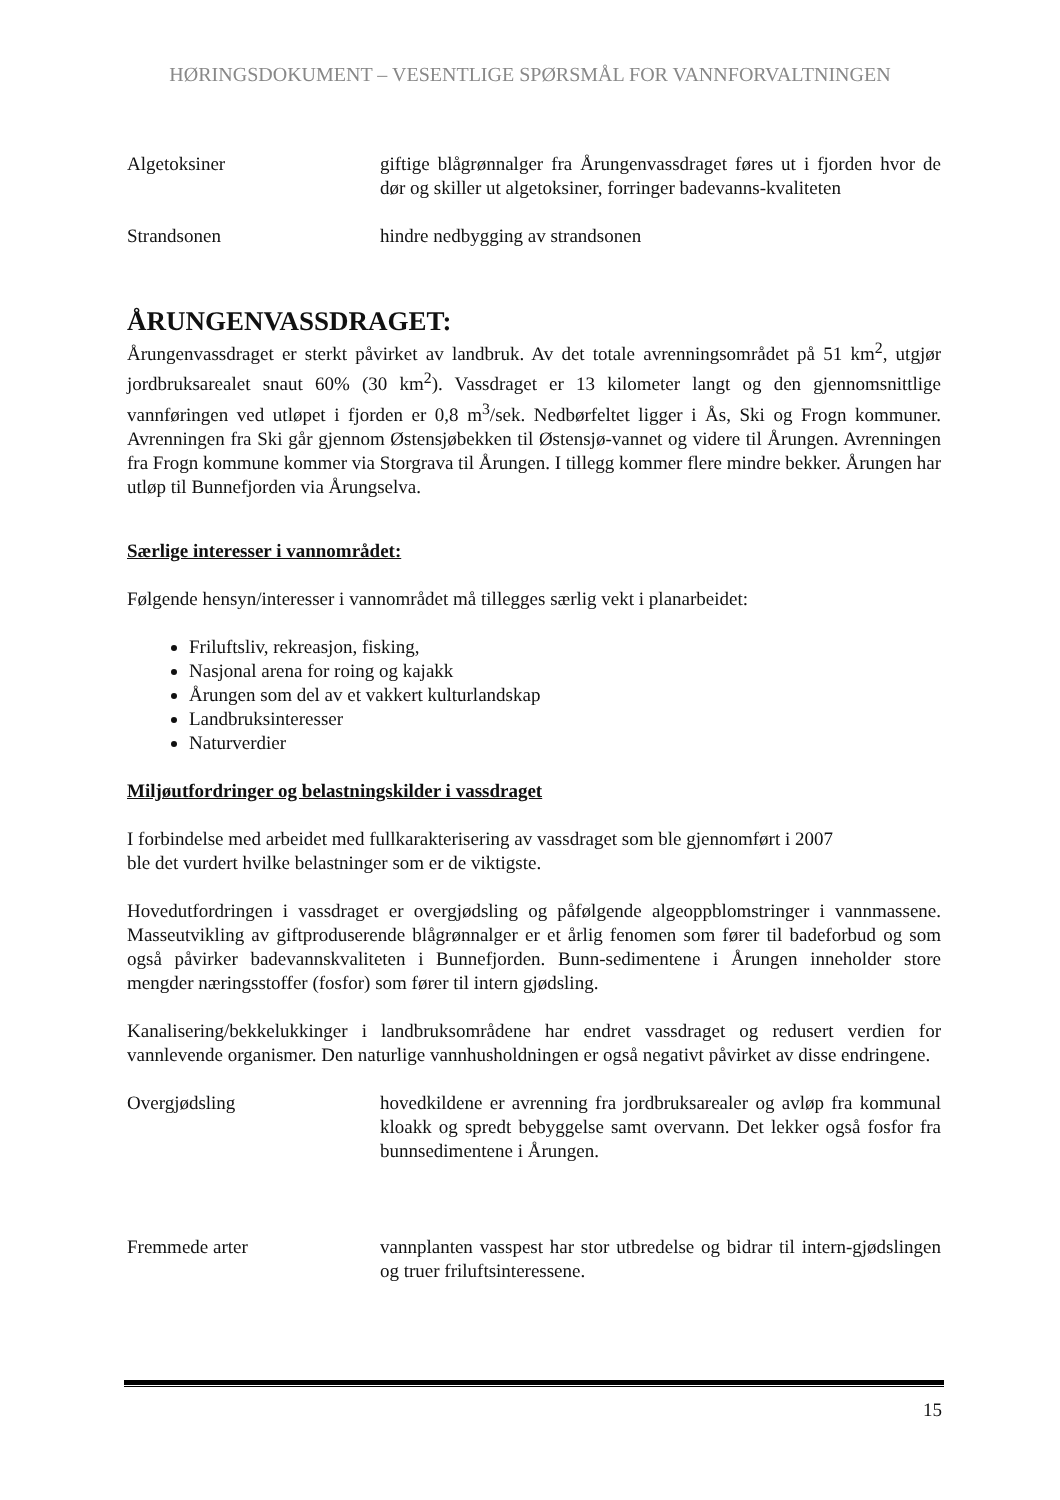HØRINGSDOKUMENT – VESENTLIGE SPØRSMÅL FOR VANNFORVALTNINGEN
Algetoksiner giftige blågrønnalger fra Årungenvassdraget føres ut i fjorden hvor de dør og skiller ut algetoksiner, forringer badevanns-kvaliteten
Strandsonen hindre nedbygging av strandsonen
ÅRUNGENVASSDRAGET:
Årungenvassdraget er sterkt påvirket av landbruk. Av det totale avrenningsområdet på 51 km<sup>2</sup>, utgjør jordbruksarealet snaut 60% (30 km<sup>2</sup>). Vassdraget er 13 kilometer langt og den gjennomsnittlige vannføringen ved utløpet i fjorden er 0,8 m<sup>3</sup>/sek. Nedbørfeltet ligger i Ås, Ski og Frogn kommuner. Avrenningen fra Ski går gjennom Østensjøbekken til Østensjø-vannet og videre til Årungen. Avrenningen fra Frogn kommune kommer via Storgrava til Årungen. I tillegg kommer flere mindre bekker. Årungen har utløp til Bunnefjorden via Årungselva.
Særlige interesser i vannområdet:
Følgende hensyn/interesser i vannområdet må tillegges særlig vekt i planarbeidet:
Friluftsliv, rekreasjon, fisking,
Nasjonal arena for roing og kajakk
Årungen som del av et vakkert kulturlandskap
Landbruksinteresser
Naturverdier
Miljøutfordringer og belastningskilder i vassdraget
I forbindelse med arbeidet med fullkarakterisering av vassdraget som ble gjennomført i 2007
ble det vurdert hvilke belastninger som er de viktigste.
Hovedutfordringen i vassdraget er overgjødsling og påfølgende algeoppblomstringer i vannmassene. Masseutvikling av giftproduserende blågrønnalger er et årlig fenomen som fører til badeforbud og som også påvirker badevannskvaliteten i Bunnefjorden. Bunn-sedimentene i Årungen inneholder store mengder næringsstoffer (fosfor) som fører til intern gjødsling.
Kanalisering/bekkelukkinger i landbruksområdene har endret vassdraget og redusert verdien for vannlevende organismer. Den naturlige vannhusholdningen er også negativt påvirket av disse endringene.
Overgjødsling hovedkildene er avrenning fra jordbruksarealer og avløp fra kommunal kloakk og spredt bebyggelse samt overvann. Det lekker også fosfor fra bunnsedimentene i Årungen.
Fremmede arter vannplanten vasspest har stor utbredelse og bidrar til intern-gjødslingen og truer friluftsinteressene.
15